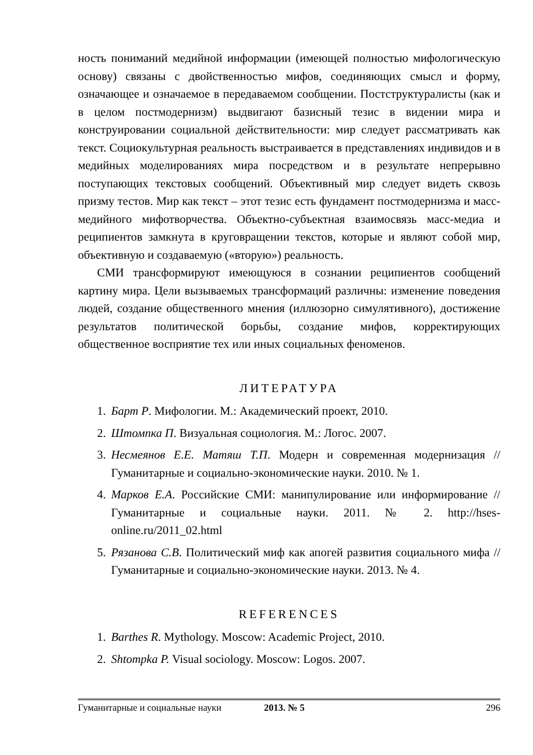ность пониманий медийной информации (имеющей полностью мифологическую основу) связаны с двойственностью мифов, соединяющих смысл и форму, означающее и означаемое в передаваемом сообщении. Постструктуралисты (как и в целом постмодернизм) выдвигают базисный тезис в видении мира и конструировании социальной действительности: мир следует рассматривать как текст. Социокультурная реальность выстраивается в представлениях индивидов и в медийных моделированиях мира посредством и в результате непрерывно поступающих текстовых сообщений. Объективный мир следует видеть сквозь призму тестов. Мир как текст – этот тезис есть фундамент постмодернизма и масс-медийного мифотворчества. Объектно-субъектная взаимосвязь масс-медиа и реципиентов замкнута в круговращении текстов, которые и являют собой мир, объективную и создаваемую («вторую») реальность.
СМИ трансформируют имеющуюся в сознании реципиентов сообщений картину мира. Цели вызываемых трансформаций различны: изменение поведения людей, создание общественного мнения (иллюзорно симулятивного), достижение результатов политической борьбы, создание мифов, корректирующих общественное восприятие тех или иных социальных феноменов.
ЛИТЕРАТУРА
1. Барт Р. Мифологии. М.: Академический проект, 2010.
2. Штомпка П. Визуальная социология. М.: Логос. 2007.
3. Несмеянов Е.Е. Матяш Т.П. Модерн и современная модернизация // Гуманитарные и социально-экономические науки. 2010. № 1.
4. Марков Е.А. Российские СМИ: манипулирование или информирование // Гуманитарные и социальные науки. 2011. № 2. http://hses-online.ru/2011_02.html
5. Рязанова С.В. Политический миф как апогей развития социального мифа // Гуманитарные и социально-экономические науки. 2013. № 4.
REFERENCES
1. Barthes R. Mythology. Moscow: Academic Project, 2010.
2. Shtompka P. Visual sociology. Moscow: Logos. 2007.
Гуманитарные и социальные науки 2013. № 5 296